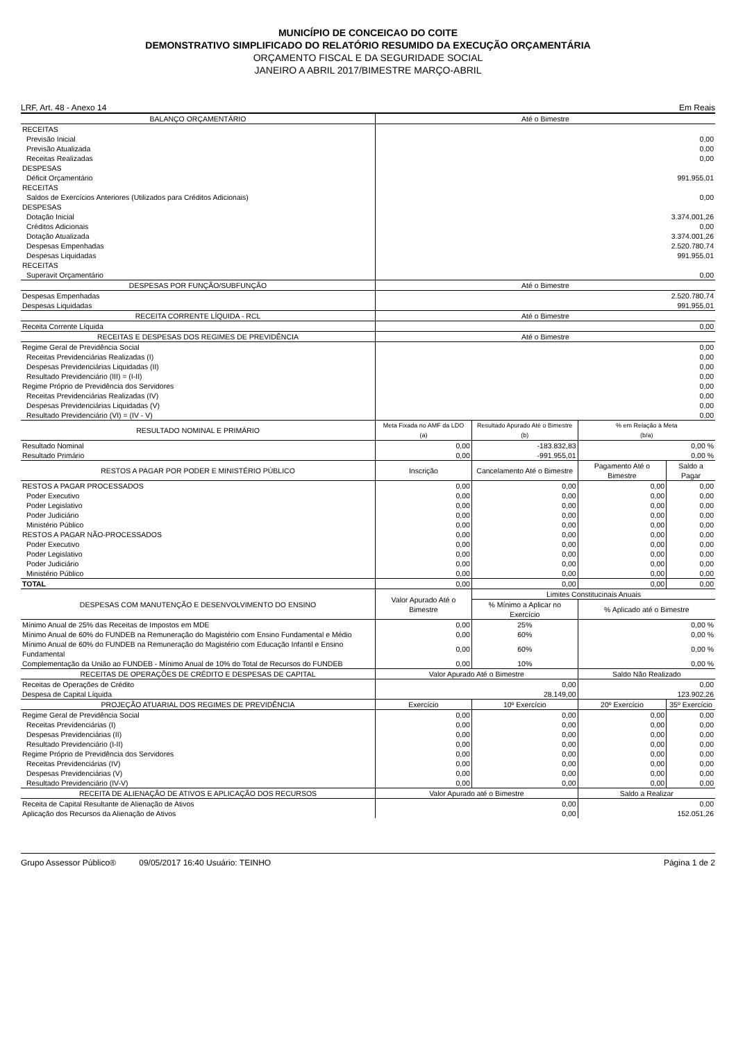MUNICÍPIO DE CONCEICAO DO COITE
DEMONSTRATIVO SIMPLIFICADO DO RELATÓRIO RESUMIDO DA EXECUÇÃO ORÇAMENTÁRIA
ORÇAMENTO FISCAL E DA SEGURIDADE SOCIAL
JANEIRO A ABRIL 2017/BIMESTRE MARÇO-ABRIL
LRF, Art. 48 - Anexo 14 Em Reais
| BALANÇO ORÇAMENTÁRIO | Até o Bimestre | | | |
| --- | --- | --- | --- | --- |
| RECEITAS | | | | |
| Previsão Inicial | 0,00 | | | |
| Previsão Atualizada | 0,00 | | | |
| Receitas Realizadas | 0,00 | | | |
| DESPESAS | | | | |
| Déficit Orçamentário | 991.955,01 | | | |
| RECEITAS | | | | |
| Saldos de Exercícios Anteriores (Utilizados para Créditos Adicionais) | 0,00 | | | |
| DESPESAS | | | | |
| Dotação Inicial | 3.374.001,26 | | | |
| Créditos Adicionais | 0,00 | | | |
| Dotação Atualizada | 3.374.001,26 | | | |
| Despesas Empenhadas | 2.520.780,74 | | | |
| Despesas Liquidadas | 991.955,01 | | | |
| RECEITAS | | | | |
| Superavit Orçamentário | 0,00 | | | |
| DESPESAS POR FUNÇÃO/SUBFUNÇÃO | Até o Bimestre | | | |
| Despesas Empenhadas | 2.520.780,74 | | | |
| Despesas Liquidadas | 991.955,01 | | | |
| RECEITA CORRENTE LÍQUIDA - RCL | Até o Bimestre | | | |
| Receita Corrente Líquida | 0,00 | | | |
| RECEITAS E DESPESAS DOS REGIMES DE PREVIDÊNCIA | Até o Bimestre | | | |
| Regime Geral de Previdência Social | 0,00 | | | |
| Receitas Previdenciárias Realizadas (I) | 0,00 | | | |
| Despesas Previdenciárias Liquidadas (II) | 0,00 | | | |
| Resultado Previdenciário (III) = (I-II) | 0,00 | | | |
| Regime Próprio de Previdência dos Servidores | 0,00 | | | |
| Receitas Previdenciárias Realizadas (IV) | 0,00 | | | |
| Despesas Previdenciárias Liquidadas (V) | 0,00 | | | |
| Resultado Previdenciário (VI) = (IV - V) | 0,00 | | | |
| RESULTADO NOMINAL E PRIMÁRIO | Meta Fixada no AMF da LDO (a) | Resultado Apurado Até o Bimestre (b) | % em Relação à Meta (b/a) | |
| Resultado Nominal | 0,00 | -183.832,83 | 0,00 % | |
| Resultado Primário | 0,00 | -991.955,01 | 0,00 % | |
| RESTOS A PAGAR POR PODER E MINISTÉRIO PÚBLICO | Inscrição | Cancelamento Até o Bimestre | Pagamento Até o Bimestre | Saldo a Pagar |
| RESTOS A PAGAR PROCESSADOS | 0,00 | 0,00 | 0,00 | 0,00 |
| Poder Executivo | 0,00 | 0,00 | 0,00 | 0,00 |
| Poder Legislativo | 0,00 | 0,00 | 0,00 | 0,00 |
| Poder Judiciário | 0,00 | 0,00 | 0,00 | 0,00 |
| Ministério Público | 0,00 | 0,00 | 0,00 | 0,00 |
| RESTOS A PAGAR NÃO-PROCESSADOS | 0,00 | 0,00 | 0,00 | 0,00 |
| Poder Executivo | 0,00 | 0,00 | 0,00 | 0,00 |
| Poder Legislativo | 0,00 | 0,00 | 0,00 | 0,00 |
| Poder Judiciário | 0,00 | 0,00 | 0,00 | 0,00 |
| Ministério Público | 0,00 | 0,00 | 0,00 | 0,00 |
| TOTAL | 0,00 | 0,00 | 0,00 | 0,00 |
| DESPESAS COM MANUTENÇÃO E DESENVOLVIMENTO DO ENSINO | Valor Apurado Até o Bimestre | Limites Constitucinais Anuais | | |
| | | % Mínimo a Aplicar no Exercício | % Aplicado até o Bimestre | |
| Mínimo Anual de 25% das Receitas de Impostos em MDE | 0,00 | 25% | 0,00 % | |
| Mínimo Anual de 60% do FUNDEB na Remuneração do Magistério com Ensino Fundamental e Médio | 0,00 | 60% | 0,00 % | |
| Mínimo Anual de 60% do FUNDEB na Remuneração do Magistério com Educação Infantil e Ensino Fundamental | 0,00 | 60% | 0,00 % | |
| Complementação da União ao FUNDEB - Mínimo Anual de 10% do Total de Recursos do FUNDEB | 0,00 | 10% | 0,00 % | |
| RECEITAS DE OPERAÇÕES DE CRÉDITO E DESPESAS DE CAPITAL | Valor Apurado Até o Bimestre | | Saldo Não Realizado | |
| Receitas de Operações de Crédito | 0,00 | | 0,00 | |
| Despesa de Capital Líquida | 28.149,00 | | 123.902,26 | |
| PROJEÇÃO ATUARIAL DOS REGIMES DE PREVIDÊNCIA | Exercício | 10º Exercício | 20º Exercício | 35º Exercício |
| Regime Geral de Previdência Social | 0,00 | 0,00 | 0,00 | 0,00 |
| Receitas Previdenciárias (I) | 0,00 | 0,00 | 0,00 | 0,00 |
| Despesas Previdenciárias (II) | 0,00 | 0,00 | 0,00 | 0,00 |
| Resultado Previdenciário (I-II) | 0,00 | 0,00 | 0,00 | 0,00 |
| Regime Próprio de Previdência dos Servidores | 0,00 | 0,00 | 0,00 | 0,00 |
| Receitas Previdenciárias (IV) | 0,00 | 0,00 | 0,00 | 0,00 |
| Despesas Previdenciárias (V) | 0,00 | 0,00 | 0,00 | 0,00 |
| Resultado Previdenciário (IV-V) | 0,00 | 0,00 | 0,00 | 0,00 |
| RECEITA DE ALIENAÇÃO DE ATIVOS E APLICAÇÃO DOS RECURSOS | Valor Apurado até o Bimestre | | Saldo a Realizar | |
| Receita de Capital Resultante de Alienação de Ativos | 0,00 | | 0,00 | |
| Aplicação dos Recursos da Alienação de Ativos | 0,00 | | 152.051,26 | |
Grupo Assessor Público® 09/05/2017 16:40 Usuário: TEINHO Página 1 de 2